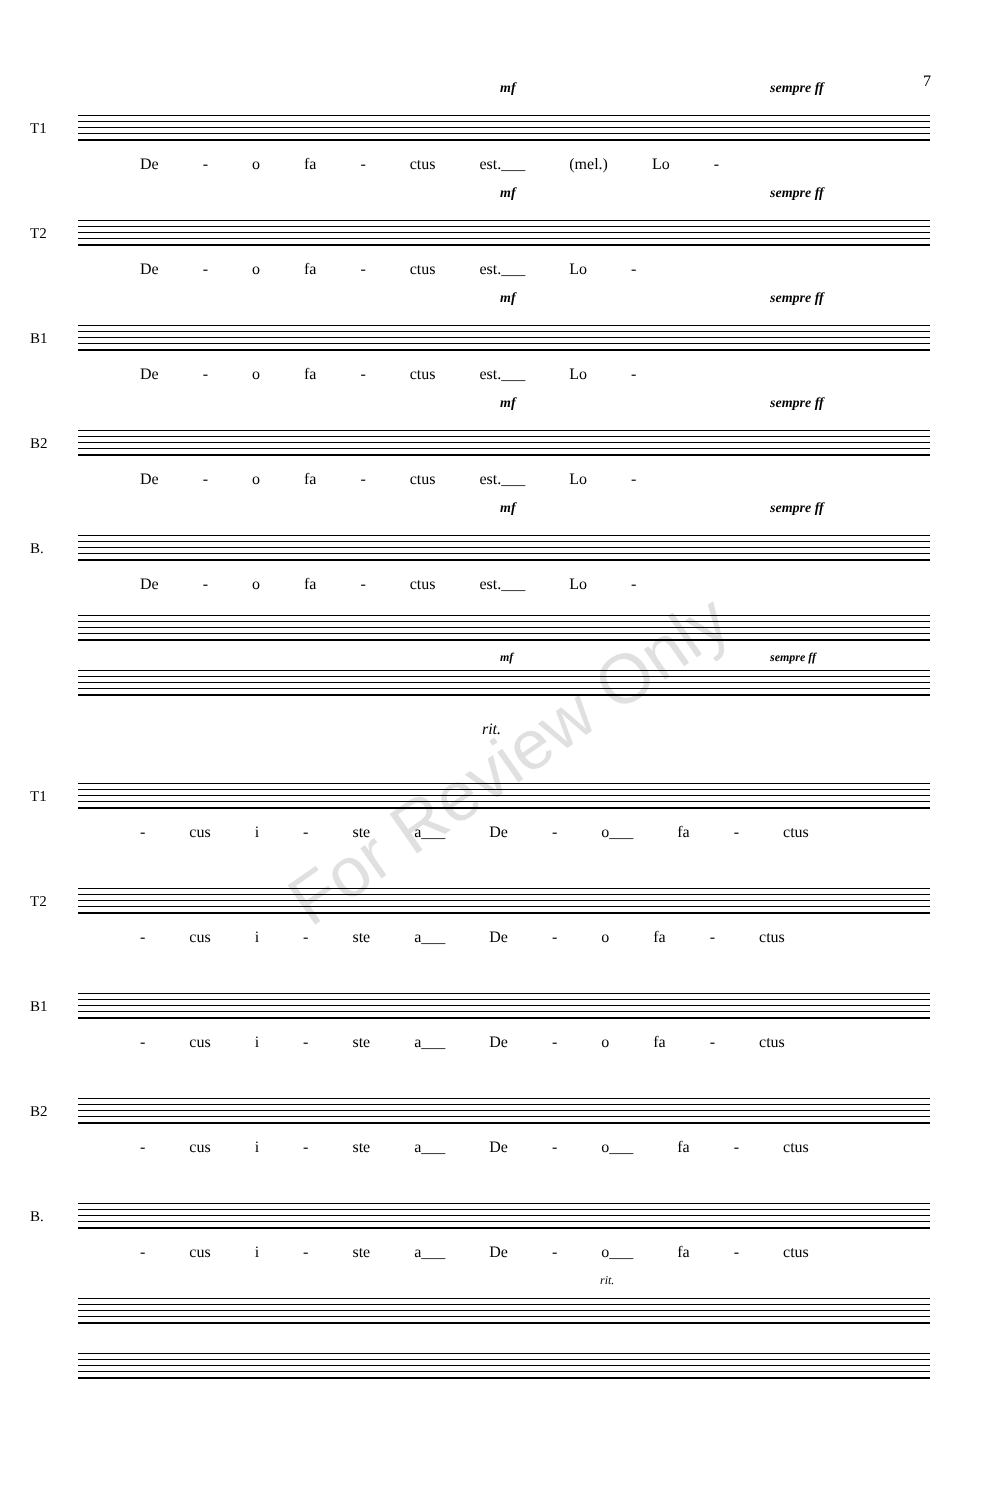7
mf sempre ff
T1
De - o fa - ctus est.___ (mel.) Lo -
mf sempre ff
T2
De - o fa - ctus est.___ Lo -
mf sempre ff
B1
De - o fa - ctus est.___ Lo -
mf sempre ff
B2
De - o fa - ctus est.___ Lo -
mf sempre ff
B.
De - o fa - ctus est.___ Lo -
mf sempre ff
rit.
T1
- cus i - ste a___ De - o___ fa - ctus
T2
- cus i - ste a___ De - o fa - ctus
B1
- cus i - ste a___ De - o fa - ctus
B2
- cus i - ste a___ De - o___ fa - ctus
B.
- cus i - ste a___ De - o___ fa - ctus
rit.
For Review Only